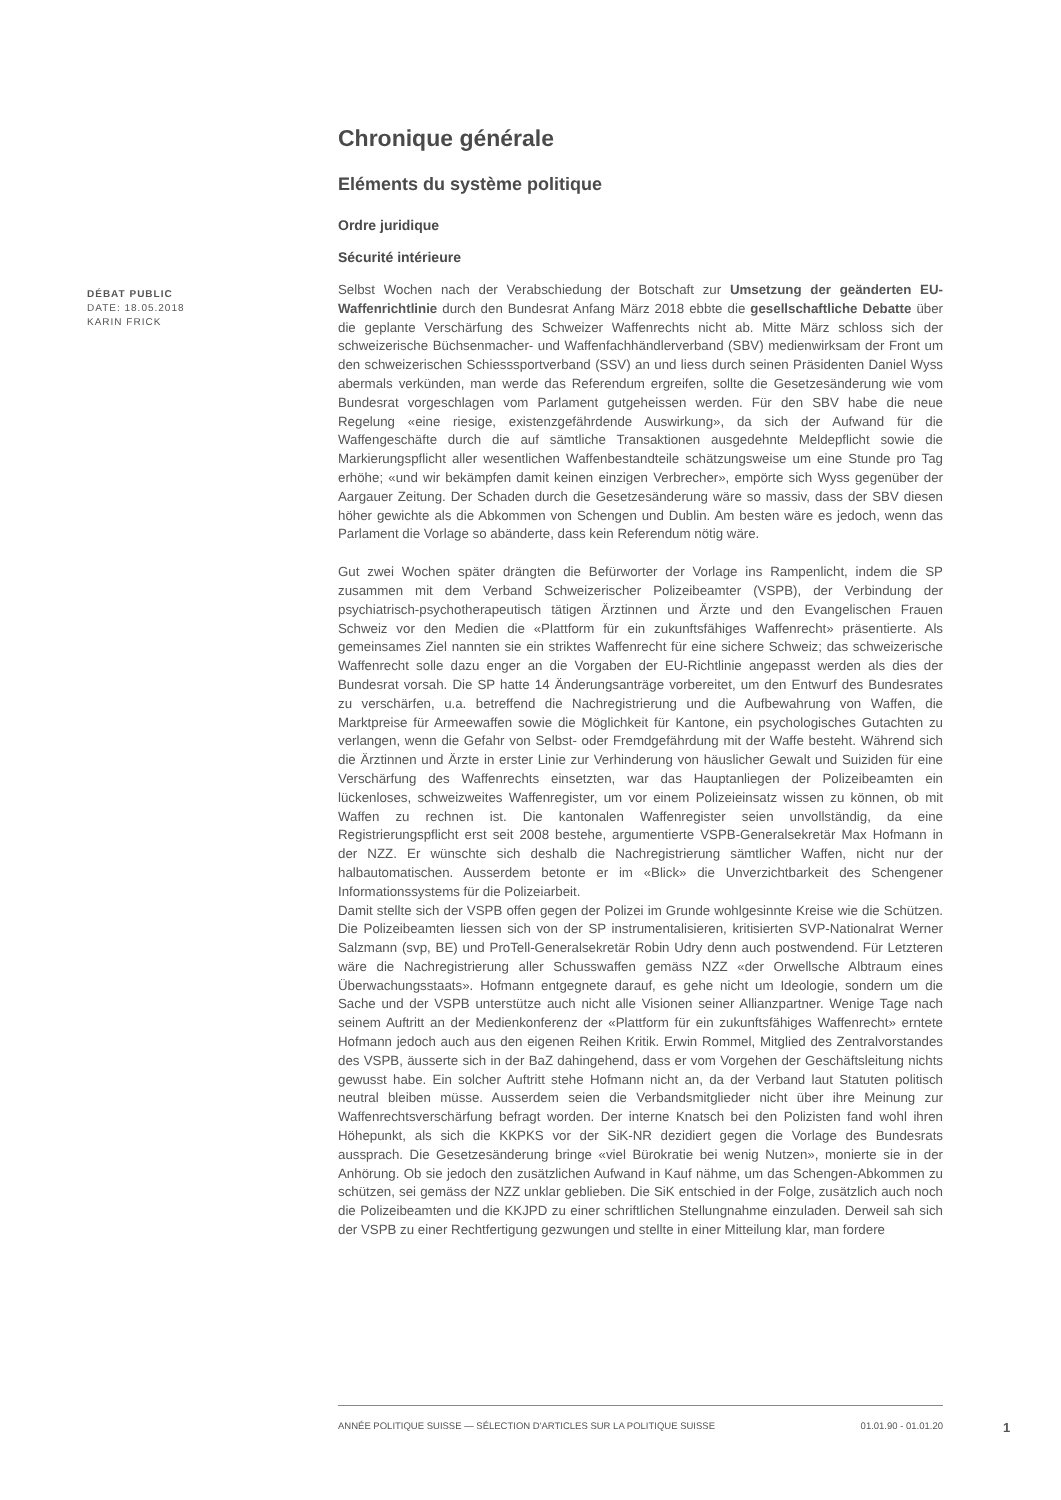DÉBAT PUBLIC
DATE: 18.05.2018
KARIN FRICK
Chronique générale
Eléments du système politique
Ordre juridique
Sécurité intérieure
Selbst Wochen nach der Verabschiedung der Botschaft zur Umsetzung der geänderten EU-Waffenrichtlinie durch den Bundesrat Anfang März 2018 ebbte die gesellschaftliche Debatte über die geplante Verschärfung des Schweizer Waffenrechts nicht ab. Mitte März schloss sich der schweizerische Büchsenmacher- und Waffenfachhändlerverband (SBV) medienwirksam der Front um den schweizerischen Schiesssportverband (SSV) an und liess durch seinen Präsidenten Daniel Wyss abermals verkünden, man werde das Referendum ergreifen, sollte die Gesetzesänderung wie vom Bundesrat vorgeschlagen vom Parlament gutgeheissen werden. Für den SBV habe die neue Regelung «eine riesige, existenzgefährdende Auswirkung», da sich der Aufwand für die Waffengeschäfte durch die auf sämtliche Transaktionen ausgedehnte Meldepflicht sowie die Markierungspflicht aller wesentlichen Waffenbestandteile schätzungsweise um eine Stunde pro Tag erhöhe; «und wir bekämpfen damit keinen einzigen Verbrecher», empörte sich Wyss gegenüber der Aargauer Zeitung. Der Schaden durch die Gesetzesänderung wäre so massiv, dass der SBV diesen höher gewichte als die Abkommen von Schengen und Dublin. Am besten wäre es jedoch, wenn das Parlament die Vorlage so abänderte, dass kein Referendum nötig wäre.
Gut zwei Wochen später drängten die Befürworter der Vorlage ins Rampenlicht, indem die SP zusammen mit dem Verband Schweizerischer Polizeibeamter (VSPB), der Verbindung der psychiatrisch-psychotherapeutisch tätigen Ärztinnen und Ärzte und den Evangelischen Frauen Schweiz vor den Medien die «Plattform für ein zukunftsfähiges Waffenrecht» präsentierte. Als gemeinsames Ziel nannten sie ein striktes Waffenrecht für eine sichere Schweiz; das schweizerische Waffenrecht solle dazu enger an die Vorgaben der EU-Richtlinie angepasst werden als dies der Bundesrat vorsah. Die SP hatte 14 Änderungsanträge vorbereitet, um den Entwurf des Bundesrates zu verschärfen, u.a. betreffend die Nachregistrierung und die Aufbewahrung von Waffen, die Marktpreise für Armeewaffen sowie die Möglichkeit für Kantone, ein psychologisches Gutachten zu verlangen, wenn die Gefahr von Selbst- oder Fremdgefährdung mit der Waffe besteht. Während sich die Ärztinnen und Ärzte in erster Linie zur Verhinderung von häuslicher Gewalt und Suiziden für eine Verschärfung des Waffenrechts einsetzten, war das Hauptanliegen der Polizeibeamten ein lückenloses, schweizweites Waffenregister, um vor einem Polizeieinsatz wissen zu können, ob mit Waffen zu rechnen ist. Die kantonalen Waffenregister seien unvollständig, da eine Registrierungspflicht erst seit 2008 bestehe, argumentierte VSPB-Generalsekretär Max Hofmann in der NZZ. Er wünschte sich deshalb die Nachregistrierung sämtlicher Waffen, nicht nur der halbautomatischen. Ausserdem betonte er im «Blick» die Unverzichtbarkeit des Schengener Informationssystems für die Polizeiarbeit.
Damit stellte sich der VSPB offen gegen der Polizei im Grunde wohlgesinnte Kreise wie die Schützen. Die Polizeibeamten liessen sich von der SP instrumentalisieren, kritisierten SVP-Nationalrat Werner Salzmann (svp, BE) und ProTell-Generalsekretär Robin Udry denn auch postwendend. Für Letzteren wäre die Nachregistrierung aller Schusswaffen gemäss NZZ «der Orwellsche Albtraum eines Überwachungsstaats». Hofmann entgegnete darauf, es gehe nicht um Ideologie, sondern um die Sache und der VSPB unterstütze auch nicht alle Visionen seiner Allianzpartner. Wenige Tage nach seinem Auftritt an der Medienkonferenz der «Plattform für ein zukunftsfähiges Waffenrecht» erntete Hofmann jedoch auch aus den eigenen Reihen Kritik. Erwin Rommel, Mitglied des Zentralvorstandes des VSPB, äusserte sich in der BaZ dahingehend, dass er vom Vorgehen der Geschäftsleitung nichts gewusst habe. Ein solcher Auftritt stehe Hofmann nicht an, da der Verband laut Statuten politisch neutral bleiben müsse. Ausserdem seien die Verbandsmitglieder nicht über ihre Meinung zur Waffenrechtsverschärfung befragt worden. Der interne Knatsch bei den Polizisten fand wohl ihren Höhepunkt, als sich die KKPKS vor der SiK-NR dezidiert gegen die Vorlage des Bundesrats aussprach. Die Gesetzesänderung bringe «viel Bürokratie bei wenig Nutzen», monierte sie in der Anhörung. Ob sie jedoch den zusätzlichen Aufwand in Kauf nähme, um das Schengen-Abkommen zu schützen, sei gemäss der NZZ unklar geblieben. Die SiK entschied in der Folge, zusätzlich auch noch die Polizeibeamten und die KKJPD zu einer schriftlichen Stellungnahme einzuladen. Derweil sah sich der VSPB zu einer Rechtfertigung gezwungen und stellte in einer Mitteilung klar, man fordere
ANNÉE POLITIQUE SUISSE — SÉLECTION D'ARTICLES SUR LA POLITIQUE SUISSE 01.01.90 - 01.01.20
1